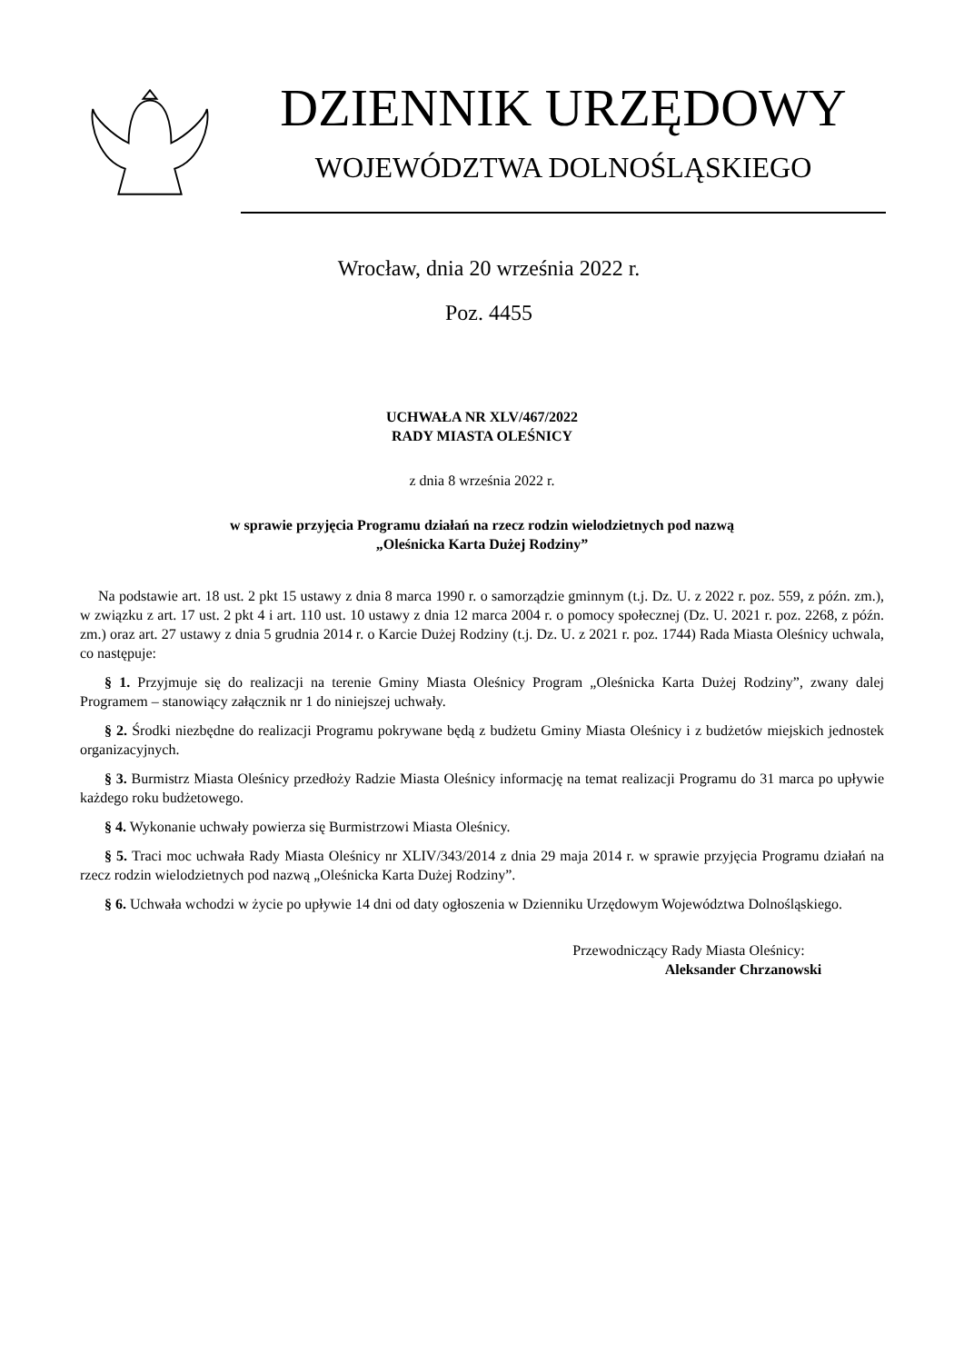DZIENNIK URZĘDOWY
WOJEWÓDZTWA DOLNOŚLĄSKIEGO
Wrocław, dnia 20 września 2022 r.
Poz. 4455
UCHWAŁA NR XLV/467/2022
RADY MIASTA OLEŚNICY
z dnia 8 września 2022 r.
w sprawie przyjęcia Programu działań na rzecz rodzin wielodzietnych pod nazwą
„Oleśnicka Karta Dużej Rodziny”
Na podstawie art. 18 ust. 2 pkt 15 ustawy z dnia 8 marca 1990 r. o samorządzie gminnym (t.j. Dz. U. z 2022 r. poz. 559, z późn. zm.), w związku z art. 17 ust. 2 pkt 4 i art. 110 ust. 10 ustawy z dnia 12 marca 2004 r. o pomocy społecznej (Dz. U. 2021 r. poz. 2268, z późn. zm.) oraz art. 27 ustawy z dnia 5 grudnia 2014 r. o Karcie Dużej Rodziny (t.j. Dz. U. z 2021 r. poz. 1744) Rada Miasta Oleśnicy uchwala, co następuje:
§ 1. Przyjmuje się do realizacji na terenie Gminy Miasta Oleśnicy Program „Oleśnicka Karta Dużej Rodziny”, zwany dalej Programem – stanowiący załącznik nr 1 do niniejszej uchwały.
§ 2. Środki niezbędne do realizacji Programu pokrywane będą z budżetu Gminy Miasta Oleśnicy i z budżetów miejskich jednostek organizacyjnych.
§ 3. Burmistrz Miasta Oleśnicy przedłoży Radzie Miasta Oleśnicy informację na temat realizacji Programu do 31 marca po upływie każdego roku budżetowego.
§ 4. Wykonanie uchwały powierza się Burmistrzowi Miasta Oleśnicy.
§ 5. Traci moc uchwała Rady Miasta Oleśnicy nr XLIV/343/2014 z dnia 29 maja 2014 r. w sprawie przyjęcia Programu działań na rzecz rodzin wielodzietnych pod nazwą „Oleśnicka Karta Dużej Rodziny”.
§ 6. Uchwała wchodzi w życie po upływie 14 dni od daty ogłoszenia w Dzienniku Urzędowym Województwa Dolnośląskiego.
Przewodniczący Rady Miasta Oleśnicy:
Aleksander Chrzanowski